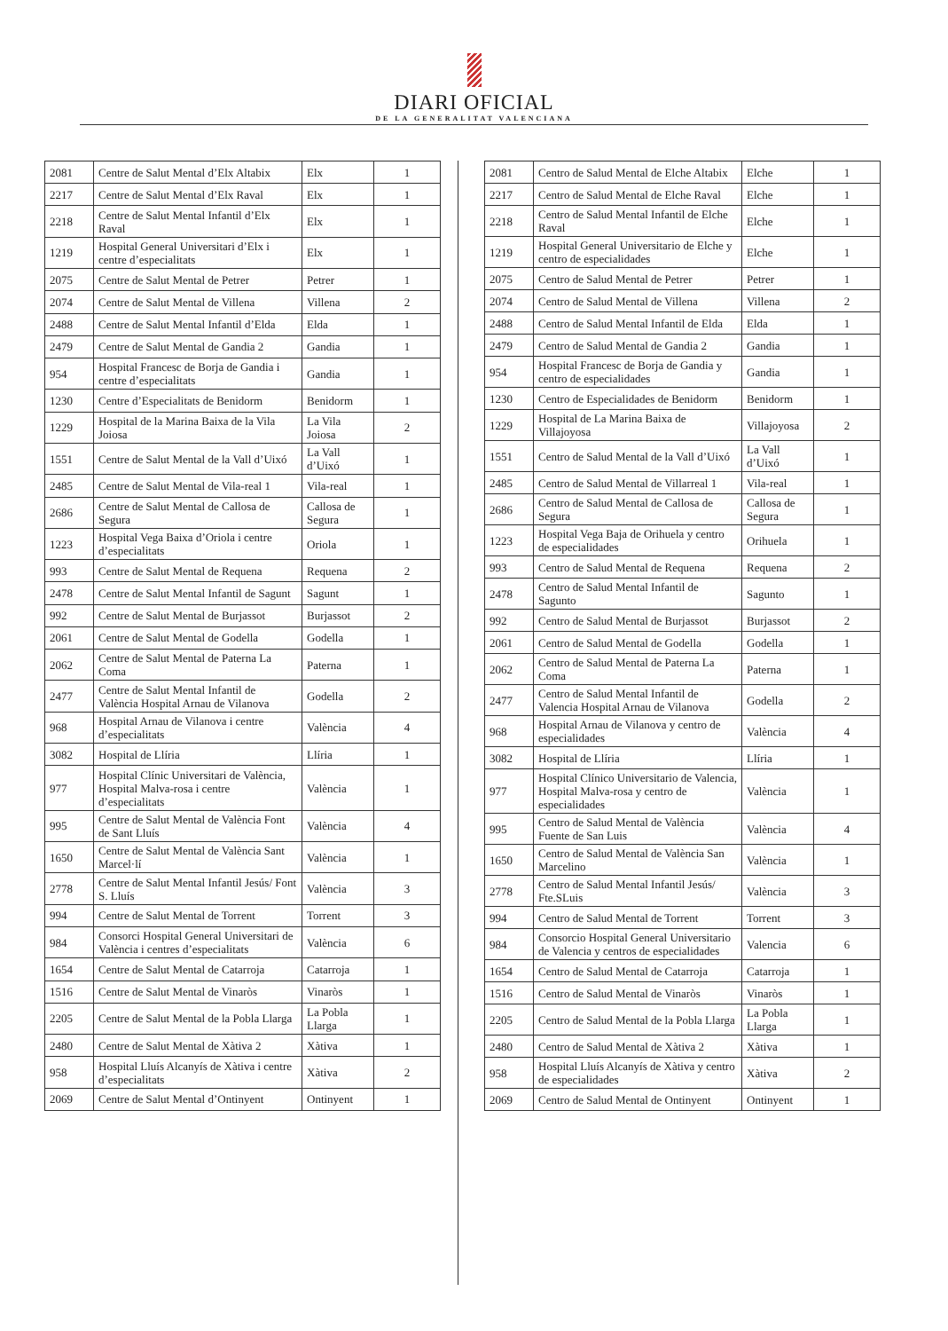DIARI OFICIAL
DE LA GENERALITAT VALENCIANA
| 2081 | Centre de Salut Mental d’Elx Altabix | Elx | 1 |
| 2217 | Centre de Salut Mental d’Elx Raval | Elx | 1 |
| 2218 | Centre de Salut Mental Infantil d’Elx Raval | Elx | 1 |
| 1219 | Hospital General Universitari d’Elx i centre d’especialitats | Elx | 1 |
| 2075 | Centre de Salut Mental de Petrer | Petrer | 1 |
| 2074 | Centre de Salut Mental de Villena | Villena | 2 |
| 2488 | Centre de Salut Mental Infantil d’Elda | Elda | 1 |
| 2479 | Centre de Salut Mental de Gandia 2 | Gandia | 1 |
| 954 | Hospital Francesc de Borja de Gandia i centre d’especialitats | Gandia | 1 |
| 1230 | Centre d’Especialitats de Benidorm | Benidorm | 1 |
| 1229 | Hospital de la Marina Baixa de la Vila Joiosa | La Vila Joiosa | 2 |
| 1551 | Centre de Salut Mental de la Vall d’Uixó | La Vall d’Uixó | 1 |
| 2485 | Centre de Salut Mental de Vila-real 1 | Vila-real | 1 |
| 2686 | Centre de Salut Mental de Callosa de Segura | Callosa de Segura | 1 |
| 1223 | Hospital Vega Baixa d’Oriola i centre d’especialitats | Oriola | 1 |
| 993 | Centre de Salut Mental de Requena | Requena | 2 |
| 2478 | Centre de Salut Mental Infantil de Sagunt | Sagunt | 1 |
| 992 | Centre de Salut Mental de Burjassot | Burjassot | 2 |
| 2061 | Centre de Salut Mental de Godella | Godella | 1 |
| 2062 | Centre de Salut Mental de Paterna La Coma | Paterna | 1 |
| 2477 | Centre de Salut Mental Infantil de València Hospital Arnau de Vilanova | Godella | 2 |
| 968 | Hospital Arnau de Vilanova i centre d’especialitats | València | 4 |
| 3082 | Hospital de Llíria | Llíria | 1 |
| 977 | Hospital Clínic Universitari de València, Hospital Malva-rosa i centre d’especialitats | València | 1 |
| 995 | Centre de Salut Mental de València Font de Sant Lluís | València | 4 |
| 1650 | Centre de Salut Mental de València Sant Marcel·lí | València | 1 |
| 2778 | Centre de Salut Mental Infantil Jesús/ Font S. Lluís | València | 3 |
| 994 | Centre de Salut Mental de Torrent | Torrent | 3 |
| 984 | Consorci Hospital General Universitari de València i centres d’especialitats | València | 6 |
| 1654 | Centre de Salut Mental de Catarroja | Catarroja | 1 |
| 1516 | Centre de Salut Mental de Vinaròs | Vinaròs | 1 |
| 2205 | Centre de Salut Mental de la Pobla Llarga | La Pobla Llarga | 1 |
| 2480 | Centre de Salut Mental de Xàtiva 2 | Xàtiva | 1 |
| 958 | Hospital Lluís Alcanyís de Xàtiva i centre d’especialitats | Xàtiva | 2 |
| 2069 | Centre de Salut Mental d’Ontinyent | Ontinyent | 1 |
| 2081 | Centro de Salud Mental de Elche Altabix | Elche | 1 |
| 2217 | Centro de Salud Mental de Elche Raval | Elche | 1 |
| 2218 | Centro de Salud Mental Infantil de Elche Raval | Elche | 1 |
| 1219 | Hospital General Universitario de Elche y centro de especialidades | Elche | 1 |
| 2075 | Centro de Salud Mental de Petrer | Petrer | 1 |
| 2074 | Centro de Salud Mental de Villena | Villena | 2 |
| 2488 | Centro de Salud Mental Infantil de Elda | Elda | 1 |
| 2479 | Centro de Salud Mental de Gandia 2 | Gandia | 1 |
| 954 | Hospital Francesc de Borja de Gandia y centro de especialidades | Gandia | 1 |
| 1230 | Centro de Especialidades de Benidorm | Benidorm | 1 |
| 1229 | Hospital de La Marina Baixa de Villajoyosa | Villajoyosa | 2 |
| 1551 | Centro de Salud Mental de la Vall d’Uixó | La Vall d’Uixó | 1 |
| 2485 | Centro de Salud Mental de Villarreal 1 | Vila-real | 1 |
| 2686 | Centro de Salud Mental de Callosa de Segura | Callosa de Segura | 1 |
| 1223 | Hospital Vega Baja de Orihuela y centro de especialidades | Orihuela | 1 |
| 993 | Centro de Salud Mental de Requena | Requena | 2 |
| 2478 | Centro de Salud Mental Infantil de Sagunto | Sagunto | 1 |
| 992 | Centro de Salud Mental de Burjassot | Burjassot | 2 |
| 2061 | Centro de Salud Mental de Godella | Godella | 1 |
| 2062 | Centro de Salud Mental de Paterna La Coma | Paterna | 1 |
| 2477 | Centro de Salud Mental Infantil de Valencia Hospital Arnau de Vilanova | Godella | 2 |
| 968 | Hospital Arnau de Vilanova y centro de especialidades | València | 4 |
| 3082 | Hospital de Llíria | Llíria | 1 |
| 977 | Hospital Clínico Universitario de Valencia, Hospital Malva-rosa y centro de especialidades | València | 1 |
| 995 | Centro de Salud Mental de València Fuente de San Luis | València | 4 |
| 1650 | Centro de Salud Mental de València San Marcelino | València | 1 |
| 2778 | Centro de Salud Mental Infantil Jesús/ Fte.SLuis | València | 3 |
| 994 | Centro de Salud Mental de Torrent | Torrent | 3 |
| 984 | Consorcio Hospital General Universitario de Valencia y centros de especialidades | Valencia | 6 |
| 1654 | Centro de Salud Mental de Catarroja | Catarroja | 1 |
| 1516 | Centro de Salud Mental de Vinaròs | Vinaròs | 1 |
| 2205 | Centro de Salud Mental de la Pobla Llarga | La Pobla Llarga | 1 |
| 2480 | Centro de Salud Mental de Xàtiva 2 | Xàtiva | 1 |
| 958 | Hospital Lluís Alcanyís de Xàtiva y centro de especialidades | Xàtiva | 2 |
| 2069 | Centro de Salud Mental de Ontinyent | Ontinyent | 1 |